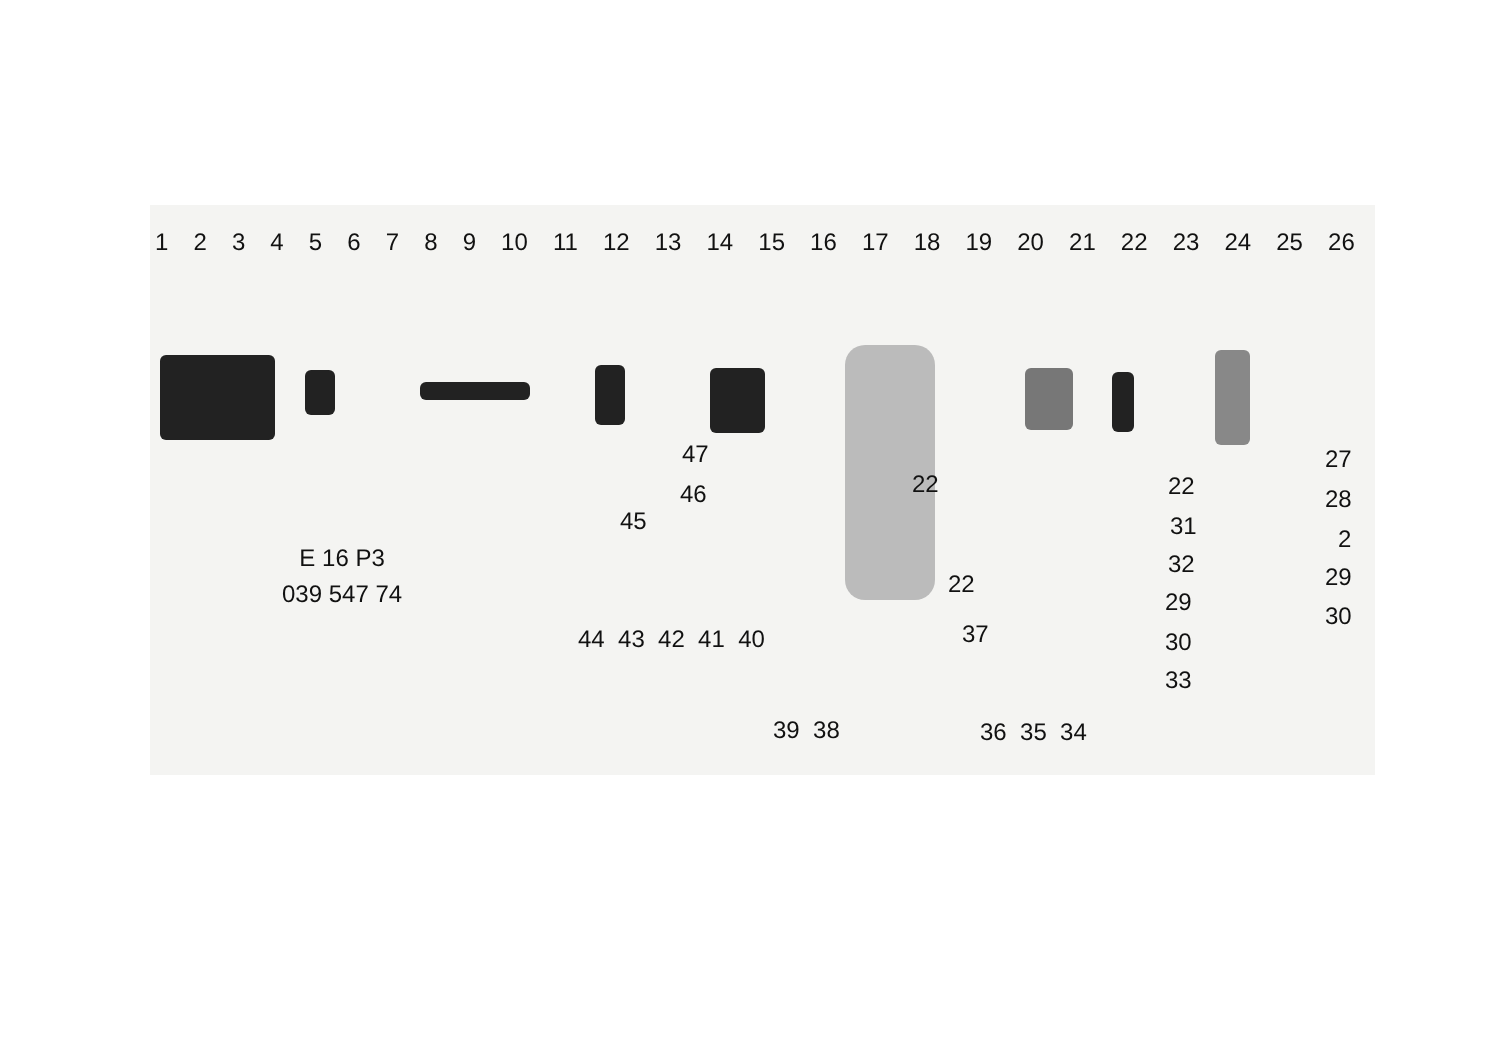1 2 3 4 5 6 7 8 9 10 11 12 13 14 15 16 17 18 19 20 21 22 23 24 25 26
E 16 P3
039 547 74
47
46
45
22 22
31
32
22
29
30
33
27
28
2
29
30
44 43 42 41 40 37
39 38 36 35 34